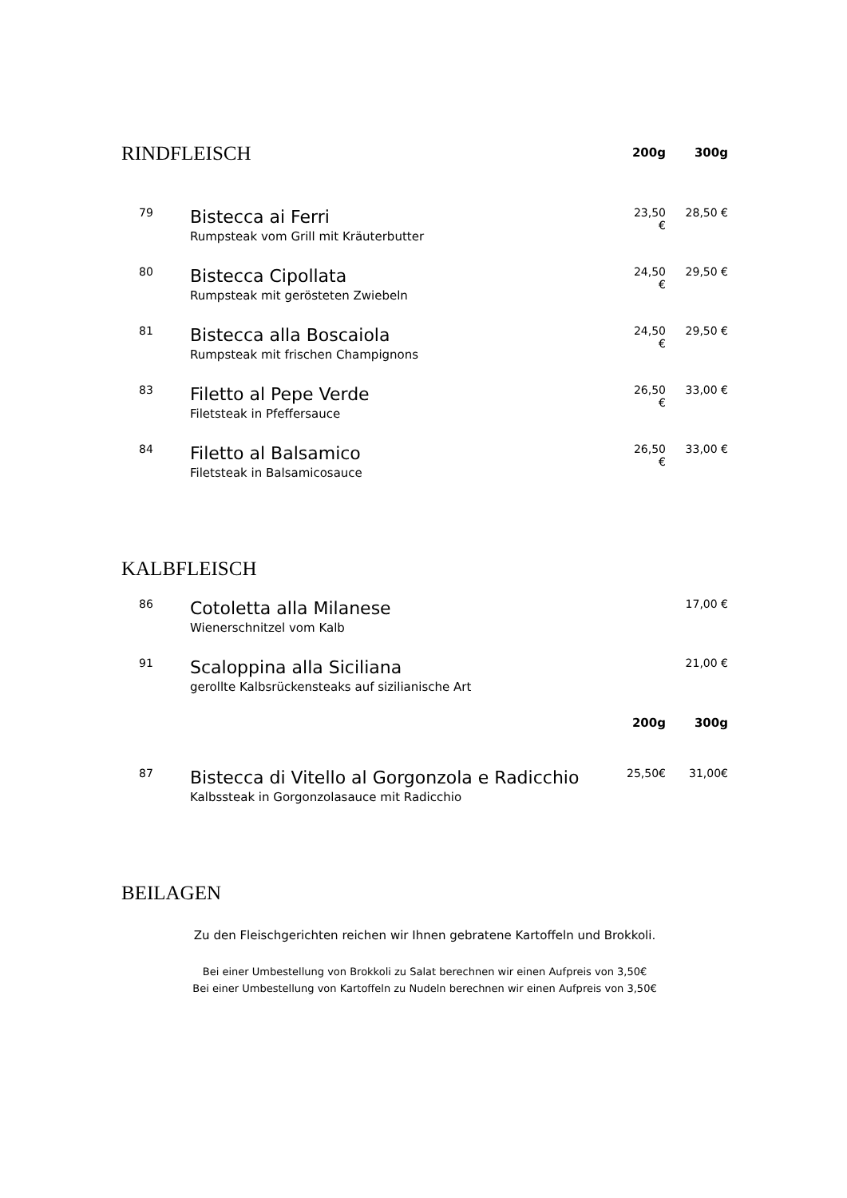| RINDFLEISCH | | 200g | 300g |
| 79 | Bistecca ai Ferri Rumpsteak vom Grill mit Kräuterbutter | 23,50 € | 28,50 € |
| 80 | Bistecca Cipollata Rumpsteak mit gerösteten Zwiebeln | 24,50 € | 29,50 € |
| 81 | Bistecca alla Boscaiola Rumpsteak mit frischen Champignons | 24,50 € | 29,50 € |
| 83 | Filetto al Pepe Verde Filetsteak in Pfeffersauce | 26,50 € | 33,00 € |
| 84 | Filetto al Balsamico Filetsteak in Balsamicosauce | 26,50 € | 33,00 € |
KALBFLEISCH
| 86 | Cotoletta alla Milanese Wienerschnitzel vom Kalb | | 17,00 € |
| 91 | Scaloppina alla Siciliana gerollte Kalbsrückensteaks auf sizilianische Art | | 21,00 € |
| | | 200g | 300g |
| 87 | Bistecca di Vitello al Gorgonzola e Radicchio Kalbssteak in Gorgonzolasauce mit Radicchio | 25,50€ | 31,00€ |
BEILAGEN
Zu den Fleischgerichten reichen wir Ihnen gebratene Kartoffeln und Brokkoli.
Bei einer Umbestellung von Brokkoli zu Salat berechnen wir einen Aufpreis von 3,50€
Bei einer Umbestellung von Kartoffeln zu Nudeln berechnen wir einen Aufpreis von 3,50€